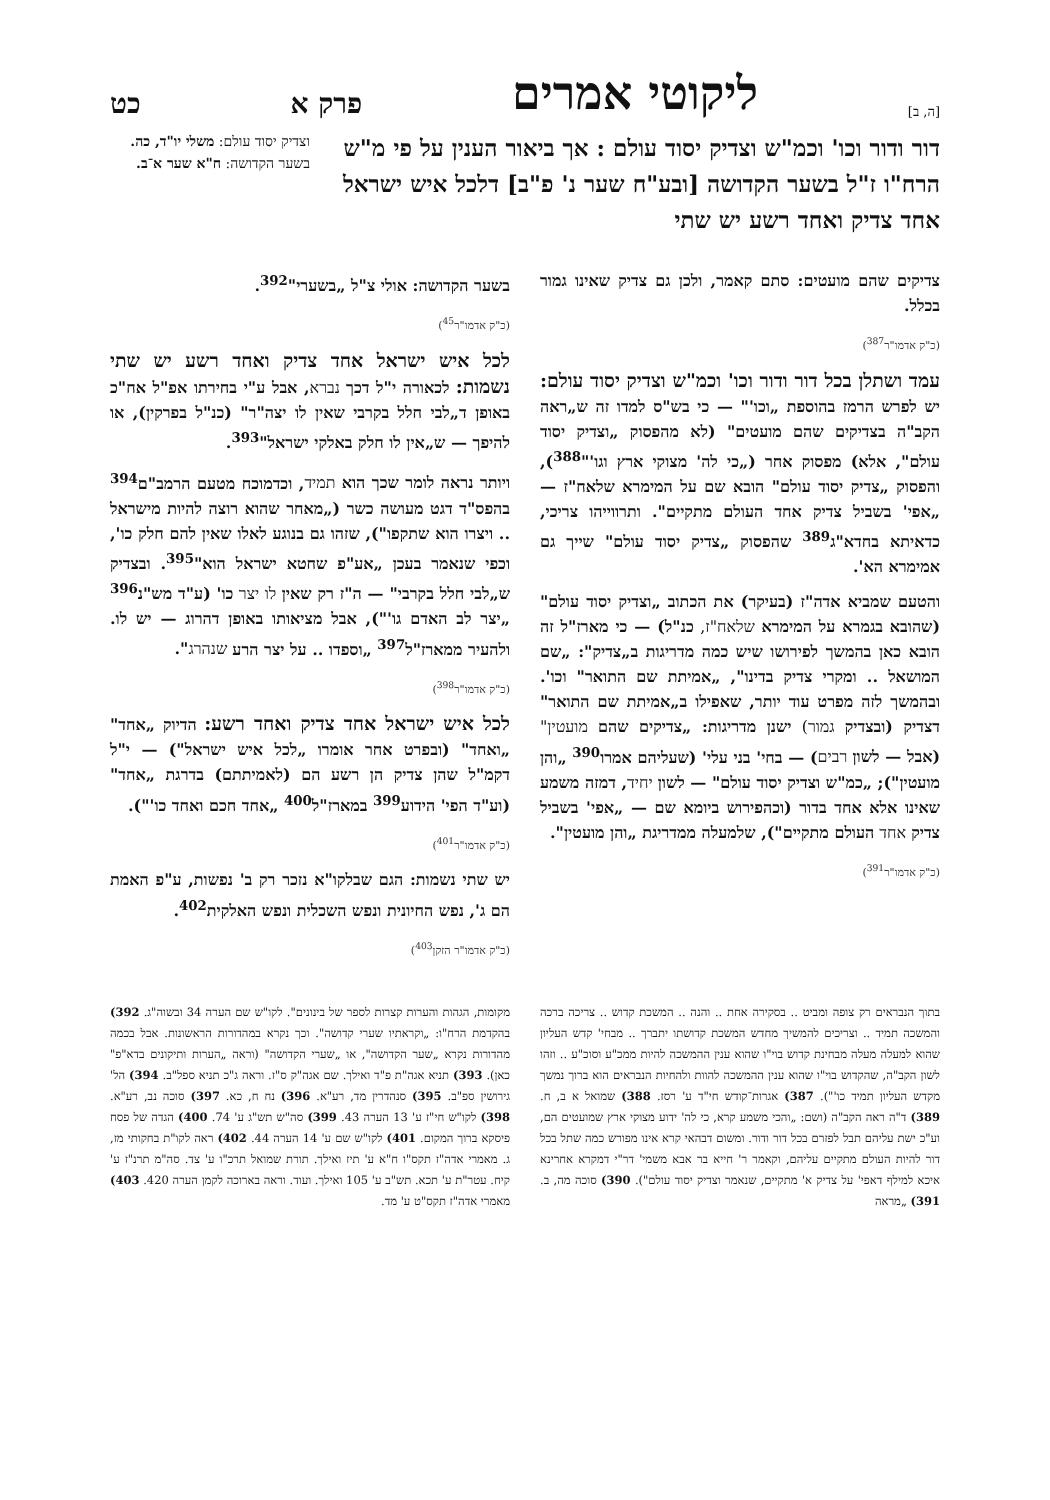[ה, ב] ליקוטי אמרים פרק א כט
דור ודור וכו' וכמ"ש וצדיק יסוד עולם : אך ביאור הענין על פי מ"ש הרח"ו ז"ל בשער הקדושה [ובע"ח שער נ' פ"ב] דלכל איש ישראל אחד צדיק ואחד רשע יש שתי
וצדיק יסוד עולם: משלי יו"ד, כה. בשער הקדושה: ח"א שער א־ב.
צדיקים שהם מועטים: סתם קאמר, ולכן גם צדיק שאינו גמור בכלל.
(כ"ק אדמו"ר<sup>387</sup>)
עמד ושתלן בכל דור ודור וכו' וכמ"ש וצדיק יסוד עולם: יש לפרש הרמז בהוספת „וכו'" — כי בש"ס למדו זה ש„ראה הקב"ה בצדיקים שהם מועטים" (לא מהפסוק „וצדיק יסוד עולם", אלא) מפסוק אחר („כי לה' מצוקי ארץ וגו'"<sup>388</sup>), והפסוק „צדיק יסוד עולם" הובא שם על המימרא שלאח"ז — „אפי' בשביל צדיק אחד העולם מתקיים". ותרווייהו צריכי, כדאיתא בחדא"ג<sup>389</sup> שהפסוק „צדיק יסוד עולם" שייך גם אמימרא הא'.
והטעם שמביא אדה"ז (בעיקר) את הכתוב „וצדיק יסוד עולם" (שהובא בגמרא על המימרא שלאח"ז, כנ"ל) — כי מארז"ל זה הובא כאן בהמשך לפירושו שיש כמה מדריגות ב„צדיק": „שם המושאל .. ומקרי צדיק בדינו", „אמיתת שם התואר" וכו'. ובהמשך לזה מפרט עוד יותר, שאפילו ב„אמיתת שם התואר" דצדיק (ובצדיק גמור) ישנן מדריגות: „צדיקים שהם מועטין" (אבל — לשון רבים) — בחי' בני עלי' (שעליהם אמרו<sup>390</sup> „והן מועטין"); „כמ"ש וצדיק יסוד עולם" — לשון יחיד, דמזה משמע שאינו אלא אחד בדור (וכהפירוש ביומא שם — „אפי' בשביל צדיק אחד העולם מתקיים"), שלמעלה ממדריגת „והן מועטין".
(כ"ק אדמו"ר<sup>391</sup>)
בשער הקדושה: אולי צ"ל „בשערי"<sup>392</sup>.
(כ"ק אדמו"ר<sup>45</sup>)
לכל איש ישראל אחד צדיק ואחד רשע יש שתי נשמות: לכאורה י"ל דכך נברא, אבל ע"י בחירתו אפ"ל אח"כ באופן ד„לבי חלל בקרבי שאין לו יצה"ר" (כנ"ל בפרקין), או להיפך — ש„אין לו חלק באלקי ישראל"<sup>393</sup>.
ויותר נראה לומר שכך הוא תמיד, וכדמוכח מטעם הרמב"ם<sup>394</sup> בהפס"ד דגט מעושה כשר („מאחר שהוא רוצה להיות מישראל .. ויצרו הוא שתקפו"), שזהו גם בנוגע לאלו שאין להם חלק כו', וכפי שנאמר בעכן „אע"פ שחטא ישראל הוא"<sup>395</sup>. ובצדיק ש„לבי חלל בקרבי" — ה"ז רק שאין לו יצר כו' (ע"ד מש"נ<sup>396</sup> „יצר לב האדם גו'"), אבל מציאותו באופן דהרוג — יש לו. ולהעיר ממארז"ל<sup>397</sup> „וספדו .. על יצר הרע שנהרג".
(כ"ק אדמו"ר<sup>398</sup>)
לכל איש ישראל אחד צדיק ואחד רשע: הדיוק „אחד" „ואחד" (ובפרט אחר אומרו „לכל איש ישראל") — י"ל דקמ"ל שהן צדיק הן רשע הם (לאמיתתם) בדרגת „אחד" (וע"ד הפי' הידוע<sup>399</sup> במארז"ל<sup>400</sup> „אחד חכם ואחד כו'").
(כ"ק אדמו"ר<sup>401</sup>)
יש שתי נשמות: הגם שבלקו"א נזכר רק ב' נפשות, ע"פ האמת הם ג', נפש החיונית ונפש השכלית ונפש האלקית<sup>402</sup>.
(כ"ק אדמו"ר הזקן<sup>403</sup>)
בתוך הנבראים רק צופה ומביט .. בסקירה אחת .. והנה .. המשכת קדוש .. צריכה ברכה והמשכה תמיד .. וצריכים להמשיך מחדש המשכת קדושתו יתברך .. מבחי' קדש העליון שהוא למעלה מעלה מבחינת קדוש בוי"ו שהוא ענין ההמשכה להיות ממכ"ע וסוכ"ע .. וזהו לשון הקב"ה, שהקדוש בוי"ו שהוא ענין ההמשכה להוות ולהחיות הנבראים הוא ברוך נמשך מקדש העליון תמיד כו'"). 387) אגרות־קודש חי"ד ע' רסז. 388) שמואל א ב, ח. 389) ד"ה ראה הקב"ה (ושם: „והכי משמע קרא, כי לה' ידוע מצוקי ארץ שמועטים הם, וע"כ ישת עליהם תבל לפזרם בכל דור ודור. ומשום דבהאי קרא אינו מפורש כמה שתל בכל דור להיות העולם מתקיים עליהם, וקאמר ר' חייא בר אבא משמי' דר"י דמקרא אחרינא איכא למילף דאפי' על צדיק א' מתקיים, שנאמר וצדיק יסוד עולם"). 390) סוכה מה, ב. 391) „מראה
מקומות, הגהות והערות קצרות לספר של בינונים". לקו"ש שם הערה 34 ובשוה"ג. 392) בהקדמת הרח"ו: „וקראתיו שערי קדושה". וכך נקרא במהדורות הראשונות. אבל בכמה מהדורות נקרא „שער הקדושה", או „שערי הקדושה" (וראה „הערות ותיקונים בדא"פ" כאן). 393) תניא אגה"ת פ"ד ואילך. שם אגה"ק ס"ז. וראה ג"כ תניא ספל"ב. 394) הל' גירושין ספ"ב. 395) סנהדרין מד, רע"א. 396) נח ח, כא. 397) סוכה נב, רע"א. 398) לקו"ש חי"ז ע' 13 הערה 43. 399) סה"ש תש"ג ע' 74. 400) הגדה של פסח פיסקא ברוך המקום. 401) לקו"ש שם ע' 14 הערה 44. 402) ראה לקו"ת בחקותי מז, ג. מאמרי אדה"ז תקס"ו ח"א ע' תיז ואילך. תורת שמואל תרכ"ו ע' צד. סה"מ תרנ"ז ע' קיח. עטר"ת ע' תכא. תש"ב ע' 105 ואילך. ועוד. וראה בארוכה לקמן הערה 420. 403) מאמרי אדה"ז תקס"ט ע' מד.